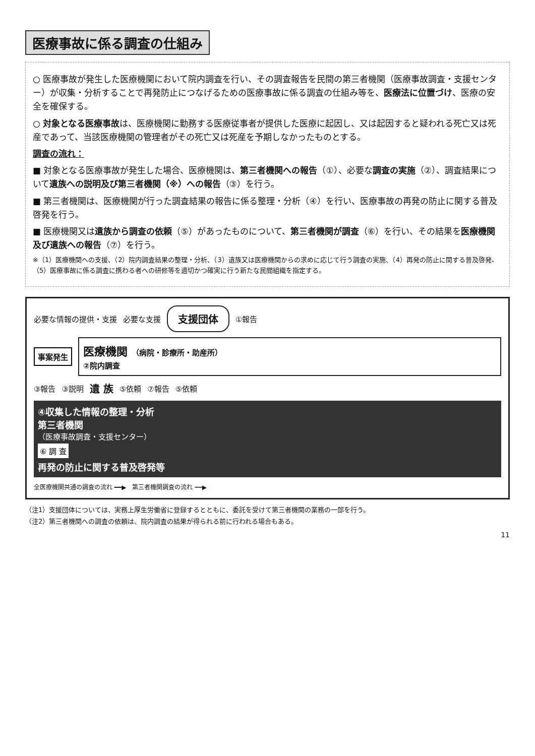医療事故に係る調査の仕組み
○ 医療事故が発生した医療機関において院内調査を行い、その調査報告を民間の第三者機関（医療事故調査・支援センター）が収集・分析することで再発防止につなげるための医療事故に係る調査の仕組み等を、医療法に位置づけ、医療の安全を確保する。
○ 対象となる医療事故は、医療機関に勤務する医療従事者が提供した医療に起因し、又は起因すると疑われる死亡又は死産であって、当該医療機関の管理者がその死亡又は死産を予期しなかったものとする。
調査の流れ：
■ 対象となる医療事故が発生した場合、医療機関は、第三者機関への報告（①）、必要な調査の実施（②）、調査結果について遺族への説明及び第三者機関（※）への報告（③）を行う。
■ 第三者機関は、医療機関が行った調査結果の報告に係る整理・分析（④）を行い、医療事故の再発の防止に関する普及啓発を行う。
■ 医療機関又は遺族から調査の依頼（⑤）があったものについて、第三者機関が調査（⑥）を行い、その結果を医療機関及び遺族への報告（⑦）を行う。
※（1）医療機関への支援、（2）院内調査結果の整理・分析、（3）遺族又は医療機関からの求めに応じて行う調査の実施、（4）再発の防止に関する普及啓発、（5）医療事故に係る調査に携わる者への研修等を適切かつ確実に行う新たな民間組織を指定する。
必要な情報の提供・支援 必要な支援 支援団体 ①報告
事案発生
医療機関 （病院・診療所・助産所）
②院内調査
③報告 ③説明 遺 族 ⑤依頼 ⑦報告 ⑤依頼
④収集した情報の整理・分析
第三者機関
（医療事故調査・支援センター）
⑥ 調 査
再発の防止に関する普及啓発等
全医療機関共通の調査の流れ ━━▶　第三者機関調査の流れ ┅┅▶
（注1）支援団体については、実務上厚生労働省に登録するとともに、委託を受けて第三者機関の業務の一部を行う。
（注2）第三者機関への調査の依頼は、院内調査の結果が得られる前に行われる場合もある。
11